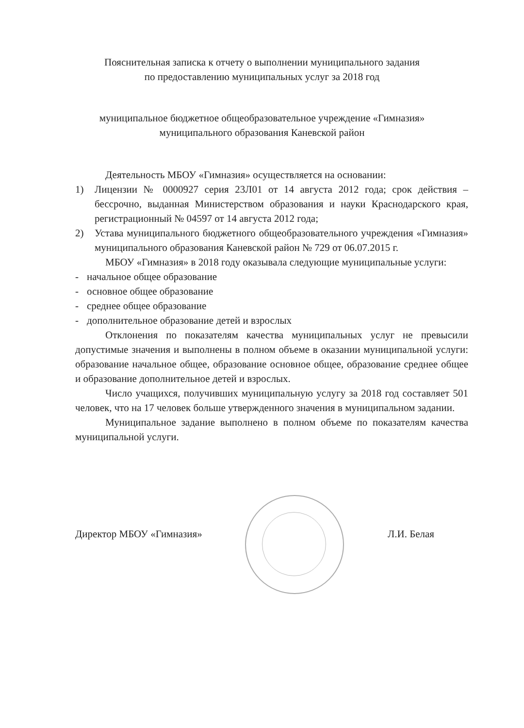Пояснительная записка к отчету о выполнении муниципального задания
по предоставлению муниципальных услуг за 2018 год
муниципальное бюджетное общеобразовательное учреждение «Гимназия»
муниципального образования Каневской район
Деятельность МБОУ «Гимназия» осуществляется на основании:
1) Лицензии № 0000927 серия 23Л01 от 14 августа 2012 года; срок действия – бессрочно, выданная Министерством образования и науки Краснодарского края, регистрационный № 04597 от 14 августа 2012 года;
2) Устава муниципального бюджетного общеобразовательного учреждения «Гимназия» муниципального образования Каневской район № 729 от 06.07.2015 г.
МБОУ «Гимназия» в 2018 году оказывала следующие муниципальные услуги:
- начальное общее образование
- основное общее образование
- среднее общее образование
- дополнительное образование детей и взрослых
Отклонения по показателям качества муниципальных услуг не превысили допустимые значения и выполнены в полном объеме в оказании муниципальной услуги: образование начальное общее, образование основное общее, образование среднее общее и образование дополнительное детей и взрослых.
Число учащихся, получивших муниципальную услугу за 2018 год составляет 501 человек, что на 17 человек больше утвержденного значения в муниципальном задании.
Муниципальное задание выполнено в полном объеме по показателям качества муниципальной услуги.
Директор МБОУ «Гимназия» Л.И. Белая